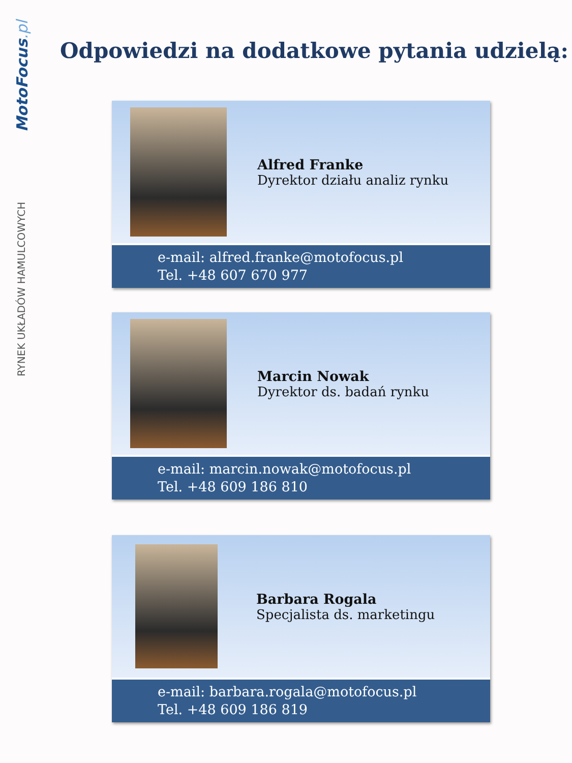MotoFocus.pl
RYNEK UKŁADÓW HAMULCOWYCH
Odpowiedzi na dodatkowe pytania udzielą:
Alfred Franke
Dyrektor działu analiz rynku
e-mail: alfred.franke@motofocus.pl
Tel. +48 607 670 977
Marcin Nowak
Dyrektor ds. badań rynku
e-mail: marcin.nowak@motofocus.pl
Tel. +48 609 186 810
Barbara Rogala
Specjalista ds. marketingu
e-mail: barbara.rogala@motofocus.pl
Tel. +48 609 186 819